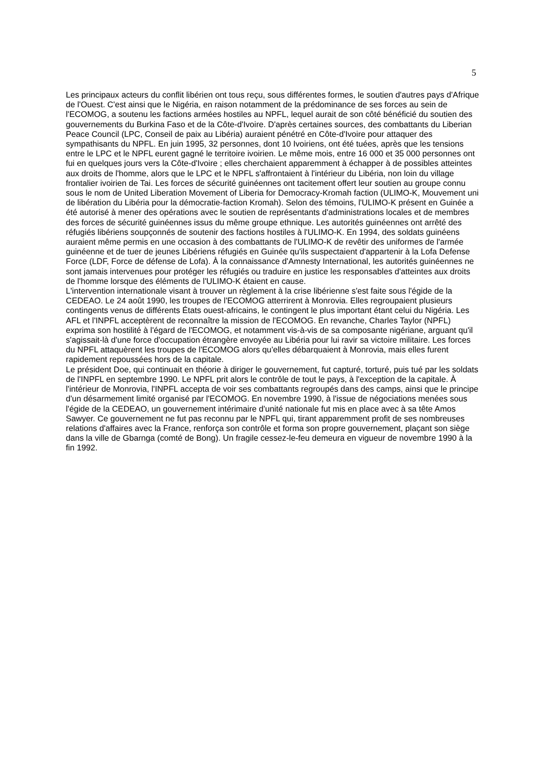5
Les principaux acteurs du conflit libérien ont tous reçu, sous différentes formes, le soutien d'autres pays d'Afrique de l'Ouest. C'est ainsi que le Nigéria, en raison notamment de la prédominance de ses forces au sein de l'ECOMOG, a soutenu les factions armées hostiles au NPFL, lequel aurait de son côté bénéficié du soutien des gouvernements du Burkina Faso et de la Côte-d'Ivoire. D'après certaines sources, des combattants du Liberian Peace Council (LPC, Conseil de paix au Libéria) auraient pénétré en Côte-d'Ivoire pour attaquer des sympathisants du NPFL. En juin 1995, 32 personnes, dont 10 Ivoiriens, ont été tuées, après que les tensions entre le LPC et le NPFL eurent gagné le territoire ivoirien. Le même mois, entre 16 000 et 35 000 personnes ont fui en quelques jours vers la Côte-d'Ivoire ; elles cherchaient apparemment à échapper à de possibles atteintes aux droits de l'homme, alors que le LPC et le NPFL s'affrontaient à l'intérieur du Libéria, non loin du village frontalier ivoirien de Tai. Les forces de sécurité guinéennes ont tacitement offert leur soutien au groupe connu sous le nom de United Liberation Movement of Liberia for Democracy-Kromah faction (ULIMO-K, Mouvement uni de libération du Libéria pour la démocratie-faction Kromah). Selon des témoins, l'ULIMO-K présent en Guinée a été autorisé à mener des opérations avec le soutien de représentants d'administrations locales et de membres des forces de sécurité guinéennes issus du même groupe ethnique. Les autorités guinéennes ont arrêté des réfugiés libériens soupçonnés de soutenir des factions hostiles à l'ULIMO-K. En 1994, des soldats guinéens auraient même permis en une occasion à des combattants de l'ULIMO-K de revêtir des uniformes de l'armée guinéenne et de tuer de jeunes Libériens réfugiés en Guinée qu'ils suspectaient d'appartenir à la Lofa Defense Force (LDF, Force de défense de Lofa). À la connaissance d'Amnesty International, les autorités guinéennes ne sont jamais intervenues pour protéger les réfugiés ou traduire en justice les responsables d'atteintes aux droits de l'homme lorsque des éléments de l'ULIMO-K étaient en cause.
L'intervention internationale visant à trouver un règlement à la crise libérienne s'est faite sous l'égide de la CEDEAO. Le 24 août 1990, les troupes de l'ECOMOG atterrirent à Monrovia. Elles regroupaient plusieurs contingents venus de différents États ouest-africains, le contingent le plus important étant celui du Nigéria. Les AFL et l'INPFL acceptèrent de reconnaître la mission de l'ECOMOG. En revanche, Charles Taylor (NPFL) exprima son hostilité à l'égard de l'ECOMOG, et notamment vis-à-vis de sa composante nigériane, arguant qu'il s'agissait-là d'une force d'occupation étrangère envoyée au Libéria pour lui ravir sa victoire militaire. Les forces du NPFL attaquèrent les troupes de l'ECOMOG alors qu'elles débarquaient à Monrovia, mais elles furent rapidement repoussées hors de la capitale.
Le président Doe, qui continuait en théorie à diriger le gouvernement, fut capturé, torturé, puis tué par les soldats de l'INPFL en septembre 1990. Le NPFL prit alors le contrôle de tout le pays, à l'exception de la capitale. À l'intérieur de Monrovia, l'INPFL accepta de voir ses combattants regroupés dans des camps, ainsi que le principe d'un désarmement limité organisé par l'ECOMOG. En novembre 1990, à l'issue de négociations menées sous l'égide de la CEDEAO, un gouvernement intérimaire d'unité nationale fut mis en place avec à sa tête Amos Sawyer. Ce gouvernement ne fut pas reconnu par le NPFL qui, tirant apparemment profit de ses nombreuses relations d'affaires avec la France, renforça son contrôle et forma son propre gouvernement, plaçant son siège dans la ville de Gbarnga (comté de Bong). Un fragile cessez-le-feu demeura en vigueur de novembre 1990 à la fin 1992.